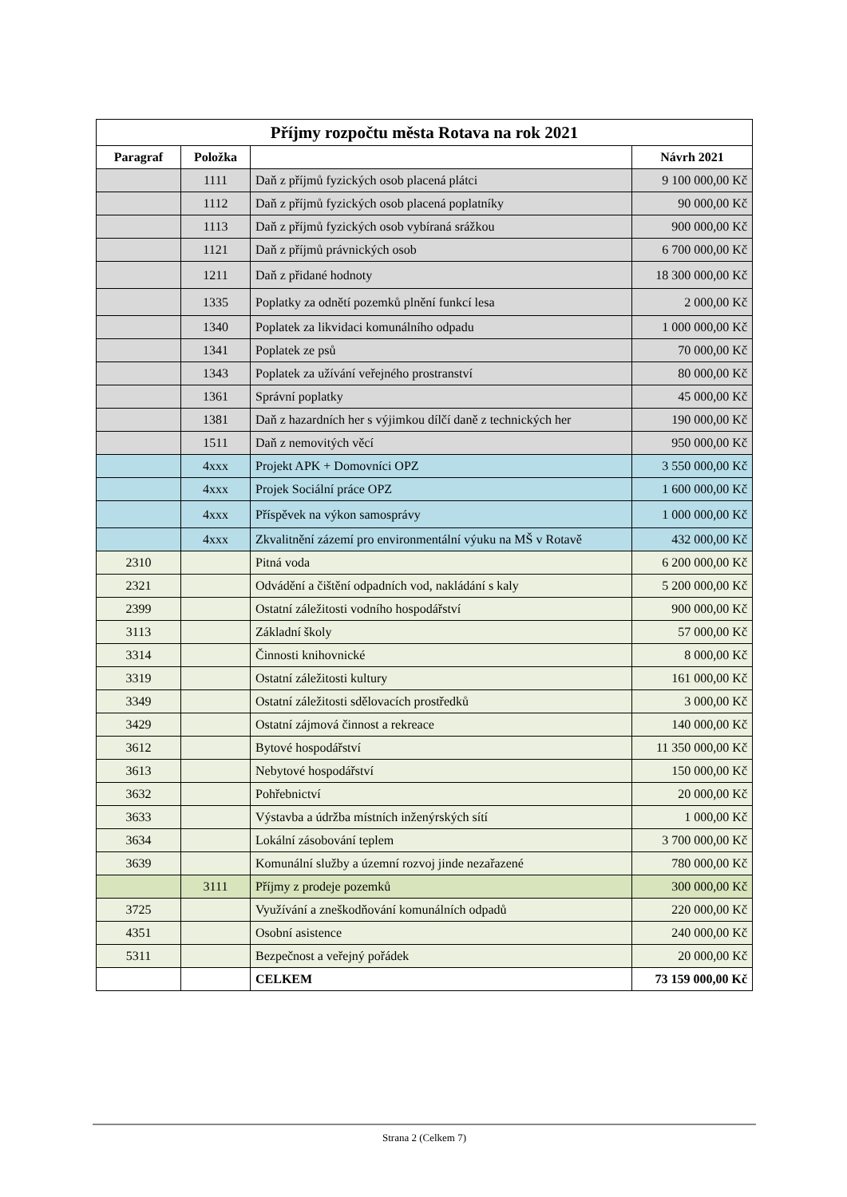| Příjmy rozpočtu města Rotava na rok 2021 | | | |
| --- | --- | --- | --- |
| Paragraf | Položka | | Návrh 2021 |
| | 1111 | Daň z příjmů fyzických osob placená plátci | 9 100 000,00 Kč |
| | 1112 | Daň z příjmů fyzických osob placená poplatníky | 90 000,00 Kč |
| | 1113 | Daň z příjmů fyzických osob vybíraná srážkou | 900 000,00 Kč |
| | 1121 | Daň z příjmů právnických osob | 6 700 000,00 Kč |
| | 1211 | Daň z přidané hodnoty | 18 300 000,00 Kč |
| | 1335 | Poplatky za odnětí pozemků plnění funkcí lesa | 2 000,00 Kč |
| | 1340 | Poplatek za likvidaci komunálního odpadu | 1 000 000,00 Kč |
| | 1341 | Poplatek ze psů | 70 000,00 Kč |
| | 1343 | Poplatek za užívání veřejného prostranství | 80 000,00 Kč |
| | 1361 | Správní poplatky | 45 000,00 Kč |
| | 1381 | Daň z hazardních her s výjimkou dílčí daně z technických her | 190 000,00 Kč |
| | 1511 | Daň z nemovitých věcí | 950 000,00 Kč |
| | 4xxx | Projekt APK + Domovníci OPZ | 3 550 000,00 Kč |
| | 4xxx | Projek Sociální práce OPZ | 1 600 000,00 Kč |
| | 4xxx | Příspěvek na výkon samosprávy | 1 000 000,00 Kč |
| | 4xxx | Zkvalitnění zázemí pro environmentální výuku na MŠ v Rotavě | 432 000,00 Kč |
| 2310 | | Pitná voda | 6 200 000,00 Kč |
| 2321 | | Odvádění a čištění odpadních vod, nakládání s kaly | 5 200 000,00 Kč |
| 2399 | | Ostatní záležitosti vodního hospodářství | 900 000,00 Kč |
| 3113 | | Základní školy | 57 000,00 Kč |
| 3314 | | Činnosti knihovnické | 8 000,00 Kč |
| 3319 | | Ostatní záležitosti kultury | 161 000,00 Kč |
| 3349 | | Ostatní záležitosti sdělovacích prostředků | 3 000,00 Kč |
| 3429 | | Ostatní zájmová činnost a rekreace | 140 000,00 Kč |
| 3612 | | Bytové hospodářství | 11 350 000,00 Kč |
| 3613 | | Nebytové hospodářství | 150 000,00 Kč |
| 3632 | | Pohřebnictví | 20 000,00 Kč |
| 3633 | | Výstavba a údržba místních inženýrských sítí | 1 000,00 Kč |
| 3634 | | Lokální zásobování teplem | 3 700 000,00 Kč |
| 3639 | | Komunální služby a územní rozvoj jinde nezařazené | 780 000,00 Kč |
| | 3111 | Příjmy z prodeje pozemků | 300 000,00 Kč |
| 3725 | | Využívání a zneškodňování komunálních odpadů | 220 000,00 Kč |
| 4351 | | Osobní asistence | 240 000,00 Kč |
| 5311 | | Bezpečnost a veřejný pořádek | 20 000,00 Kč |
| | | CELKEM | 73 159 000,00 Kč |
Strana 2 (Celkem 7)